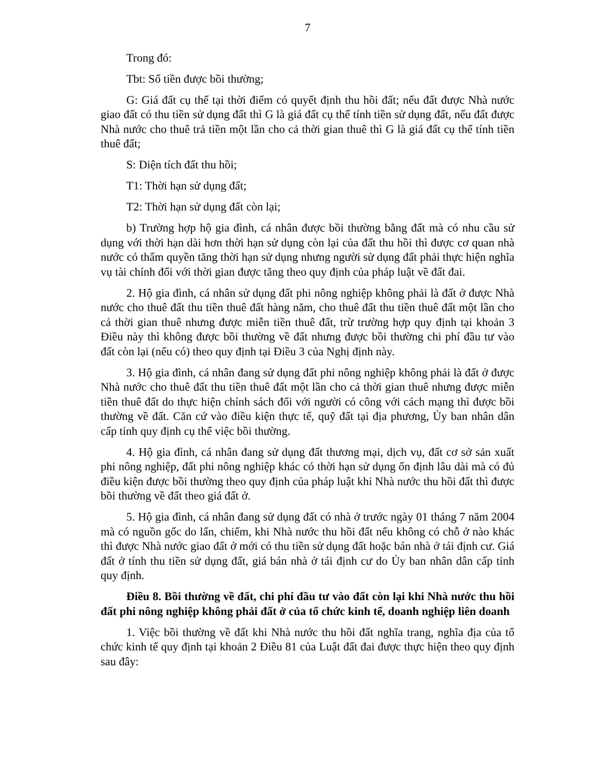7
Trong đó:
Tbt: Số tiền được bồi thường;
G: Giá đất cụ thể tại thời điểm có quyết định thu hồi đất; nếu đất được Nhà nước giao đất có thu tiền sử dụng đất thì G là giá đất cụ thể tính tiền sử dụng đất, nếu đất được Nhà nước cho thuê trả tiền một lần cho cả thời gian thuê thì G là giá đất cụ thể tính tiền thuê đất;
S: Diện tích đất thu hồi;
T1: Thời hạn sử dụng đất;
T2: Thời hạn sử dụng đất còn lại;
b) Trường hợp hộ gia đình, cá nhân được bồi thường bằng đất mà có nhu cầu sử dụng với thời hạn dài hơn thời hạn sử dụng còn lại của đất thu hồi thì được cơ quan nhà nước có thẩm quyền tăng thời hạn sử dụng nhưng người sử dụng đất phải thực hiện nghĩa vụ tài chính đối với thời gian được tăng theo quy định của pháp luật về đất đai.
2. Hộ gia đình, cá nhân sử dụng đất phi nông nghiệp không phải là đất ở được Nhà nước cho thuê đất thu tiền thuê đất hàng năm, cho thuê đất thu tiền thuê đất một lần cho cả thời gian thuê nhưng được miễn tiền thuê đất, trừ trường hợp quy định tại khoản 3 Điều này thì không được bồi thường về đất nhưng được bồi thường chi phí đầu tư vào đất còn lại (nếu có) theo quy định tại Điều 3 của Nghị định này.
3. Hộ gia đình, cá nhân đang sử dụng đất phi nông nghiệp không phải là đất ở được Nhà nước cho thuê đất thu tiền thuê đất một lần cho cả thời gian thuê nhưng được miễn tiền thuê đất do thực hiện chính sách đối với người có công với cách mạng thì được bồi thường về đất. Căn cứ vào điều kiện thực tế, quỹ đất tại địa phương, Ủy ban nhân dân cấp tỉnh quy định cụ thể việc bồi thường.
4. Hộ gia đình, cá nhân đang sử dụng đất thương mại, dịch vụ, đất cơ sở sản xuất phi nông nghiệp, đất phi nông nghiệp khác có thời hạn sử dụng ổn định lâu dài mà có đủ điều kiện được bồi thường theo quy định của pháp luật khi Nhà nước thu hồi đất thì được bồi thường về đất theo giá đất ở.
5. Hộ gia đình, cá nhân đang sử dụng đất có nhà ở trước ngày 01 tháng 7 năm 2004 mà có nguồn gốc do lấn, chiếm, khi Nhà nước thu hồi đất nếu không có chỗ ở nào khác thì được Nhà nước giao đất ở mới có thu tiền sử dụng đất hoặc bán nhà ở tái định cư. Giá đất ở tính thu tiền sử dụng đất, giá bán nhà ở tái định cư do Ủy ban nhân dân cấp tỉnh quy định.
Điều 8. Bồi thường về đất, chi phí đầu tư vào đất còn lại khi Nhà nước thu hồi đất phi nông nghiệp không phải đất ở của tổ chức kinh tế, doanh nghiệp liên doanh
1. Việc bồi thường về đất khi Nhà nước thu hồi đất nghĩa trang, nghĩa địa của tổ chức kinh tế quy định tại khoản 2 Điều 81 của Luật đất đai được thực hiện theo quy định sau đây: